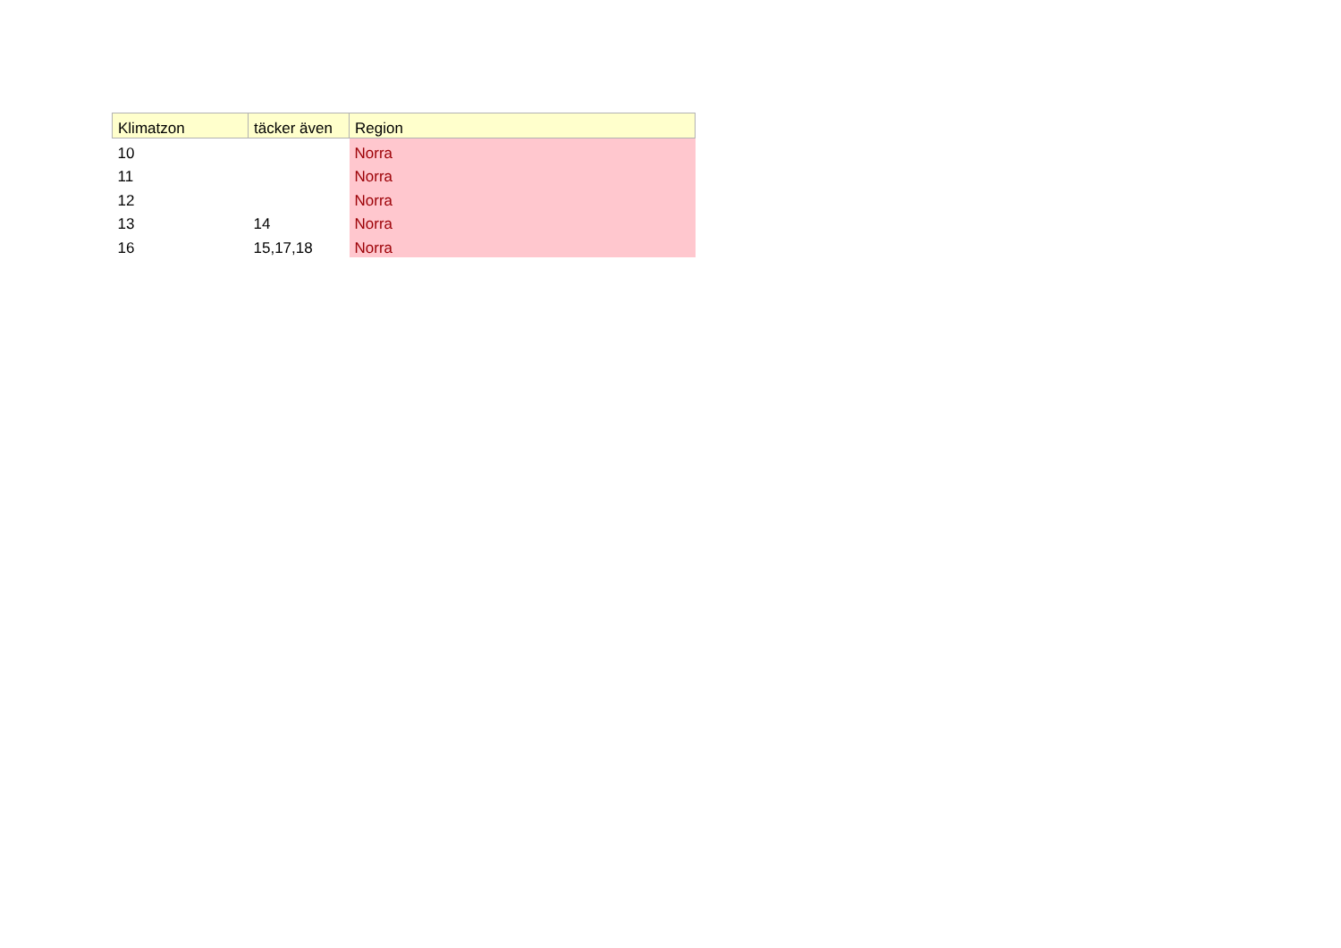| Klimatzon | täcker även | Region |
| --- | --- | --- |
| 10 | | Norra |
| 11 | | Norra |
| 12 | | Norra |
| 13 | 14 | Norra |
| 16 | 15,17,18 | Norra |